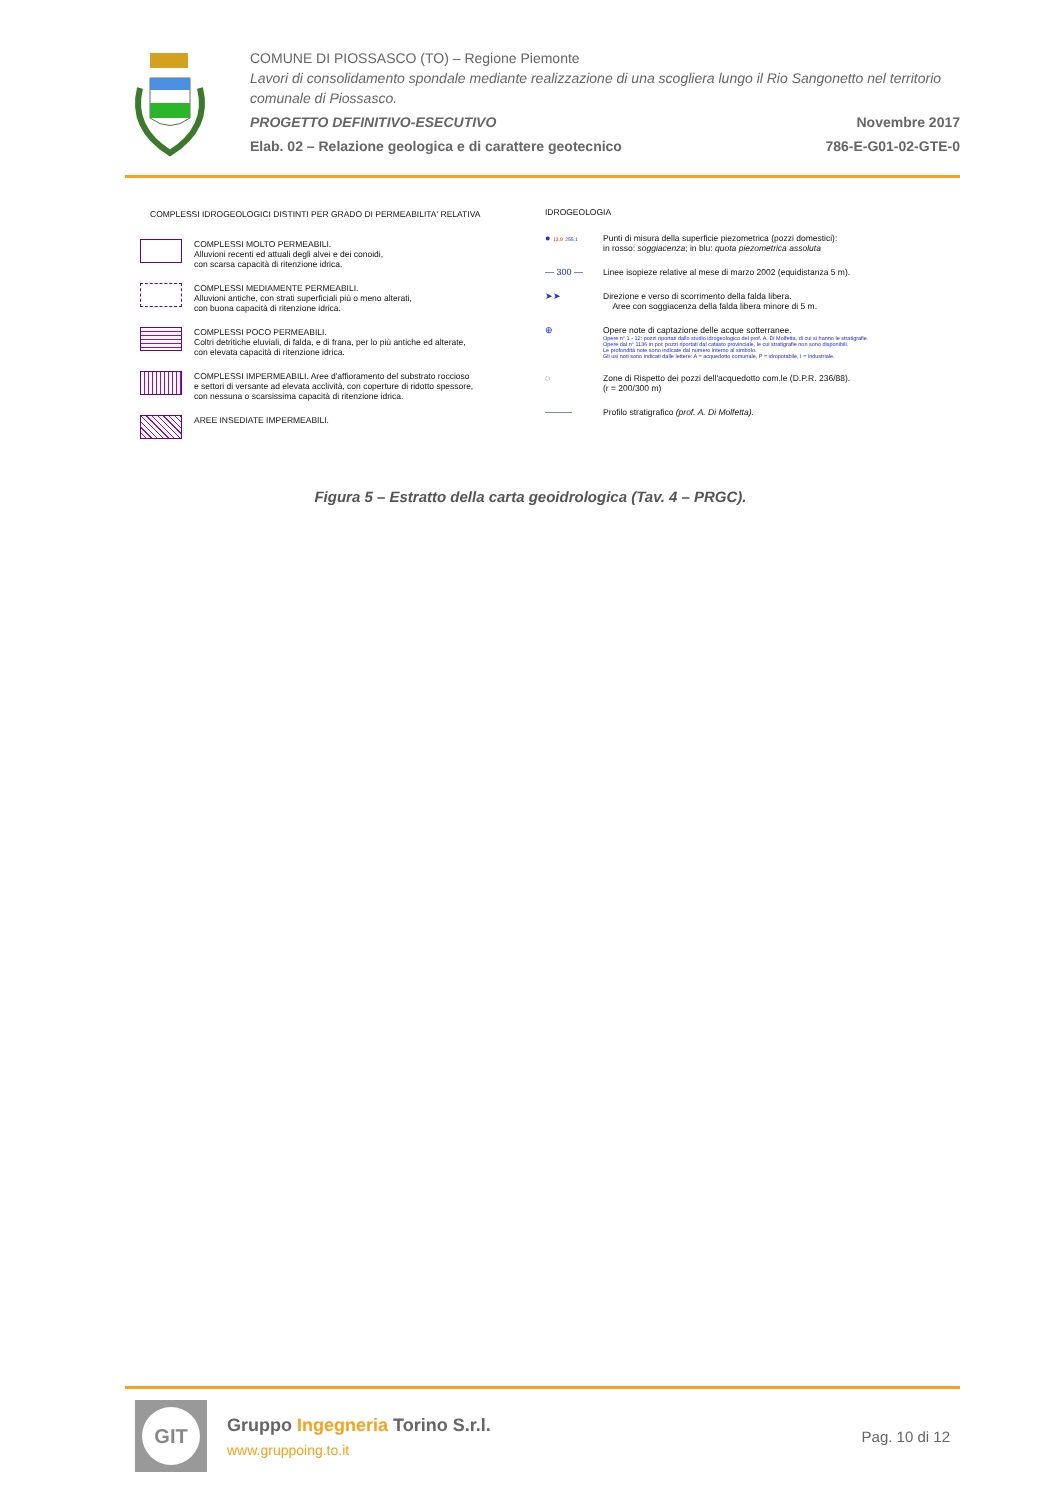COMUNE DI PIOSSASCO (TO) – Regione Piemonte
Lavori di consolidamento spondale mediante realizzazione di una scogliera lungo il Rio Sangonetto nel territorio comunale di Piossasco.
PROGETTO DEFINITIVO-ESECUTIVO Novembre 2017
Elab. 02 – Relazione geologica e di carattere geotecnico 786-E-G01-02-GTE-0
COMPLESSI IDROGEOLOGICI DISTINTI PER GRADO DI PERMEABILITA' RELATIVA
COMPLESSI MOLTO PERMEABILI.
Alluvioni recenti ed attuali degli alvei e dei conoidi,
con scarsa capacità di ritenzione idrica.
COMPLESSI MEDIAMENTE PERMEABILI.
Alluvioni antiche, con strati superficiali più o meno alterati,
con buona capacità di ritenzione idrica.
COMPLESSI POCO PERMEABILI.
Coltri detritiche eluviali, di falda, e di frana, per lo più antiche ed alterate,
con elevata capacità di ritenzione idrica.
COMPLESSI IMPERMEABILI. Aree d'affioramento del substrato roccioso
e settori di versante ad elevata acclività, con coperture di ridotto spessore,
con nessuna o scarsissima capacità di ritenzione idrica.
AREE INSEDIATE IMPERMEABILI.
IDROGEOLOGIA
● 13.9 255.1
Punti di misura della superficie piezometrica (pozzi domestici):
in rosso: soggiacenza; in blu: quota piezometrica assoluta
— 300 — Linee isopieze relative al mese di marzo 2002 (equidistanza 5 m).
➤➤ Direzione e verso di scorrimento della falda libera.
Aree con soggiacenza della falda libera minore di 5 m.
⊕ Opere note di captazione delle acque sotterranee.
Opere n° 1 - 12: pozzi riportati dallo studio idrogeologico del prof. A. Di Molfetta, di cui si hanno le stratigrafie.
Opere dal n° 1136 in poi: pozzi riportati dal catasto provinciale, le cui stratigrafie non sono disponibili.
Le profondità note sono indicate dal numero interno al simbolo.
Gli usi noti sono indicati dalle lettere: A = acquedotto comunale, P = idropotabile, I = industriale.
◌ Zone di Rispetto dei pozzi dell'acquedotto com.le (D.P.R. 236/88).
(r = 200/300 m)
——— Profilo stratigrafico (prof. A. Di Molfetta).
Figura 5 – Estratto della carta geoidrologica (Tav. 4 – PRGC).
GIT
Gruppo Ingegneria Torino S.r.l.
www.gruppoing.to.it
Pag. 10 di 12